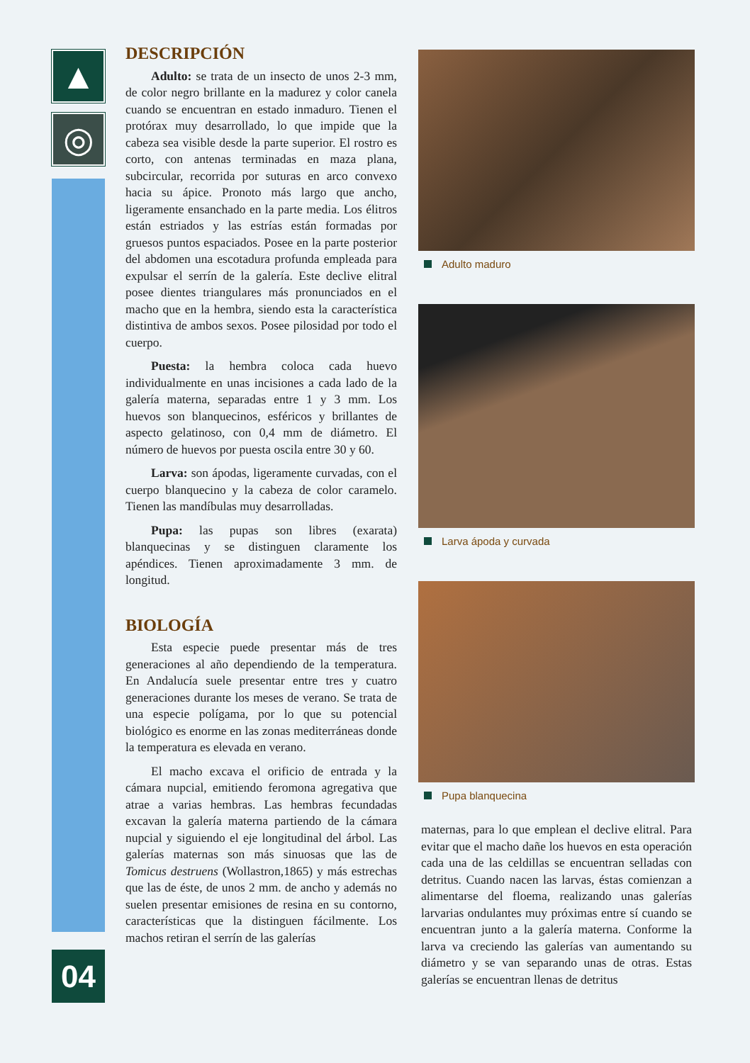▲
◎
04
DESCRIPCIÓN
Adulto: se trata de un insecto de unos 2-3 mm, de color negro brillante en la madurez y color canela cuando se encuentran en estado inmaduro. Tienen el protórax muy desarrollado, lo que impide que la cabeza sea visible desde la parte superior. El rostro es corto, con antenas terminadas en maza plana, subcircular, recorrida por suturas en arco convexo hacia su ápice. Pronoto más largo que ancho, ligeramente ensanchado en la parte media. Los élitros están estriados y las estrías están formadas por gruesos puntos espaciados. Posee en la parte posterior del abdomen una escotadura profunda empleada para expulsar el serrín de la galería. Este declive elitral posee dientes triangulares más pronunciados en el macho que en la hembra, siendo esta la característica distintiva de ambos sexos. Posee pilosidad por todo el cuerpo.
Puesta: la hembra coloca cada huevo individualmente en unas incisiones a cada lado de la galería materna, separadas entre 1 y 3 mm. Los huevos son blanquecinos, esféricos y brillantes de aspecto gelatinoso, con 0,4 mm de diámetro. El número de huevos por puesta oscila entre 30 y 60.
Larva: son ápodas, ligeramente curvadas, con el cuerpo blanquecino y la cabeza de color caramelo. Tienen las mandíbulas muy desarrolladas.
Pupa: las pupas son libres (exarata) blanquecinas y se distinguen claramente los apéndices. Tienen aproximadamente 3 mm. de longitud.
BIOLOGÍA
Esta especie puede presentar más de tres generaciones al año dependiendo de la temperatura. En Andalucía suele presentar entre tres y cuatro generaciones durante los meses de verano. Se trata de una especie polígama, por lo que su potencial biológico es enorme en las zonas mediterráneas donde la temperatura es elevada en verano.
El macho excava el orificio de entrada y la cámara nupcial, emitiendo feromona agregativa que atrae a varias hembras. Las hembras fecundadas excavan la galería materna partiendo de la cámara nupcial y siguiendo el eje longitudinal del árbol. Las galerías maternas son más sinuosas que las de Tomicus destruens (Wollastron,1865) y más estrechas que las de éste, de unos 2 mm. de ancho y además no suelen presentar emisiones de resina en su contorno, características que la distinguen fácilmente. Los machos retiran el serrín de las galerías
Adulto maduro
Larva ápoda y curvada
Pupa blanquecina
maternas, para lo que emplean el declive elitral. Para evitar que el macho dañe los huevos en esta operación cada una de las celdillas se encuentran selladas con detritus. Cuando nacen las larvas, éstas comienzan a alimentarse del floema, realizando unas galerías larvarias ondulantes muy próximas entre sí cuando se encuentran junto a la galería materna. Conforme la larva va creciendo las galerías van aumentando su diámetro y se van separando unas de otras. Estas galerías se encuentran llenas de detritus